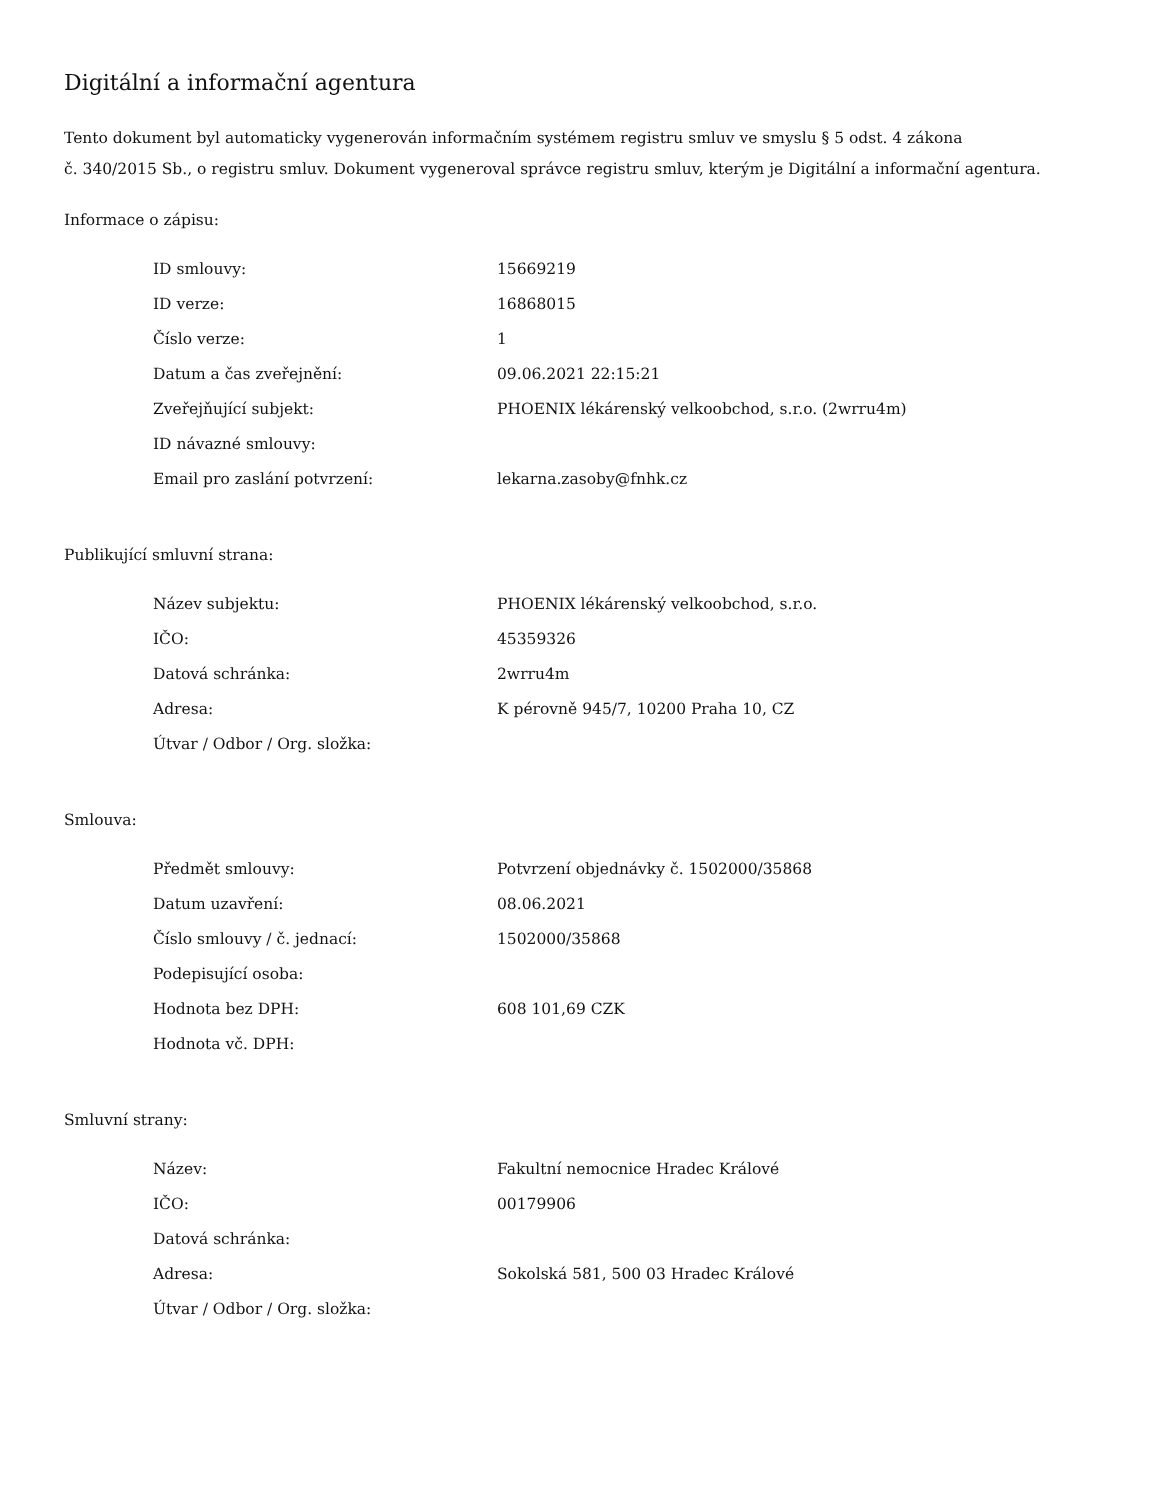Digitální a informační agentura
Tento dokument byl automaticky vygenerován informačním systémem registru smluv ve smyslu § 5 odst. 4 zákona
č. 340/2015 Sb., o registru smluv. Dokument vygeneroval správce registru smluv, kterým je Digitální a informační agentura.
Informace o zápisu:
| ID smlouvy: | 15669219 |
| ID verze: | 16868015 |
| Číslo verze: | 1 |
| Datum a čas zveřejnění: | 09.06.2021 22:15:21 |
| Zveřejňující subjekt: | PHOENIX lékárenský velkoobchod, s.r.o. (2wrru4m) |
| ID návazné smlouvy: | |
| Email pro zaslání potvrzení: | lekarna.zasoby@fnhk.cz |
Publikující smluvní strana:
| Název subjektu: | PHOENIX lékárenský velkoobchod, s.r.o. |
| IČO: | 45359326 |
| Datová schránka: | 2wrru4m |
| Adresa: | K pérovně 945/7, 10200 Praha 10, CZ |
| Útvar / Odbor / Org. složka: | |
Smlouva:
| Předmět smlouvy: | Potvrzení objednávky č. 1502000/35868 |
| Datum uzavření: | 08.06.2021 |
| Číslo smlouvy / č. jednací: | 1502000/35868 |
| Podepisující osoba: | |
| Hodnota bez DPH: | 608 101,69 CZK |
| Hodnota vč. DPH: | |
Smluvní strany:
| Název: | Fakultní nemocnice Hradec Králové |
| IČO: | 00179906 |
| Datová schránka: | |
| Adresa: | Sokolská 581, 500 03 Hradec Králové |
| Útvar / Odbor / Org. složka: | |